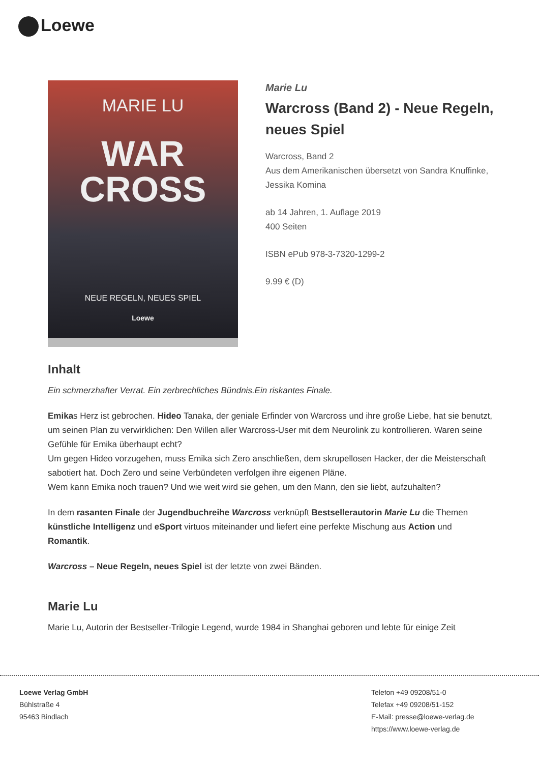Loewe
MARIE LU
WAR
CROSS
NEUE REGELN, NEUES SPIEL
Loewe
Marie Lu
Warcross (Band 2) - Neue Regeln, neues Spiel
Warcross, Band 2
Aus dem Amerikanischen übersetzt von Sandra Knuffinke, Jessika Komina
ab 14 Jahren, 1. Auflage 2019
400 Seiten
ISBN ePub 978-3-7320-1299-2
9.99 € (D)
Inhalt
Ein schmerzhafter Verrat. Ein zerbrechliches Bündnis.Ein riskantes Finale.
Emikas Herz ist gebrochen. Hideo Tanaka, der geniale Erfinder von Warcross und ihre große Liebe, hat sie benutzt, um seinen Plan zu verwirklichen: Den Willen aller Warcross-User mit dem Neurolink zu kontrollieren. Waren seine Gefühle für Emika überhaupt echt?
Um gegen Hideo vorzugehen, muss Emika sich Zero anschließen, dem skrupellosen Hacker, der die Meisterschaft sabotiert hat. Doch Zero und seine Verbündeten verfolgen ihre eigenen Pläne.
Wem kann Emika noch trauen? Und wie weit wird sie gehen, um den Mann, den sie liebt, aufzuhalten?
In dem rasanten Finale der Jugendbuchreihe Warcross verknüpft Bestsellerautorin Marie Lu die Themen künstliche Intelligenz und eSport virtuos miteinander und liefert eine perfekte Mischung aus Action und Romantik.
Warcross – Neue Regeln, neues Spiel ist der letzte von zwei Bänden.
Marie Lu
Marie Lu, Autorin der Bestseller-Trilogie Legend, wurde 1984 in Shanghai geboren und lebte für einige Zeit
Loewe Verlag GmbH
Bühlstraße 4
95463 Bindlach
Telefon +49 09208/51-0
Telefax +49 09208/51-152
E-Mail: presse@loewe-verlag.de
https://www.loewe-verlag.de